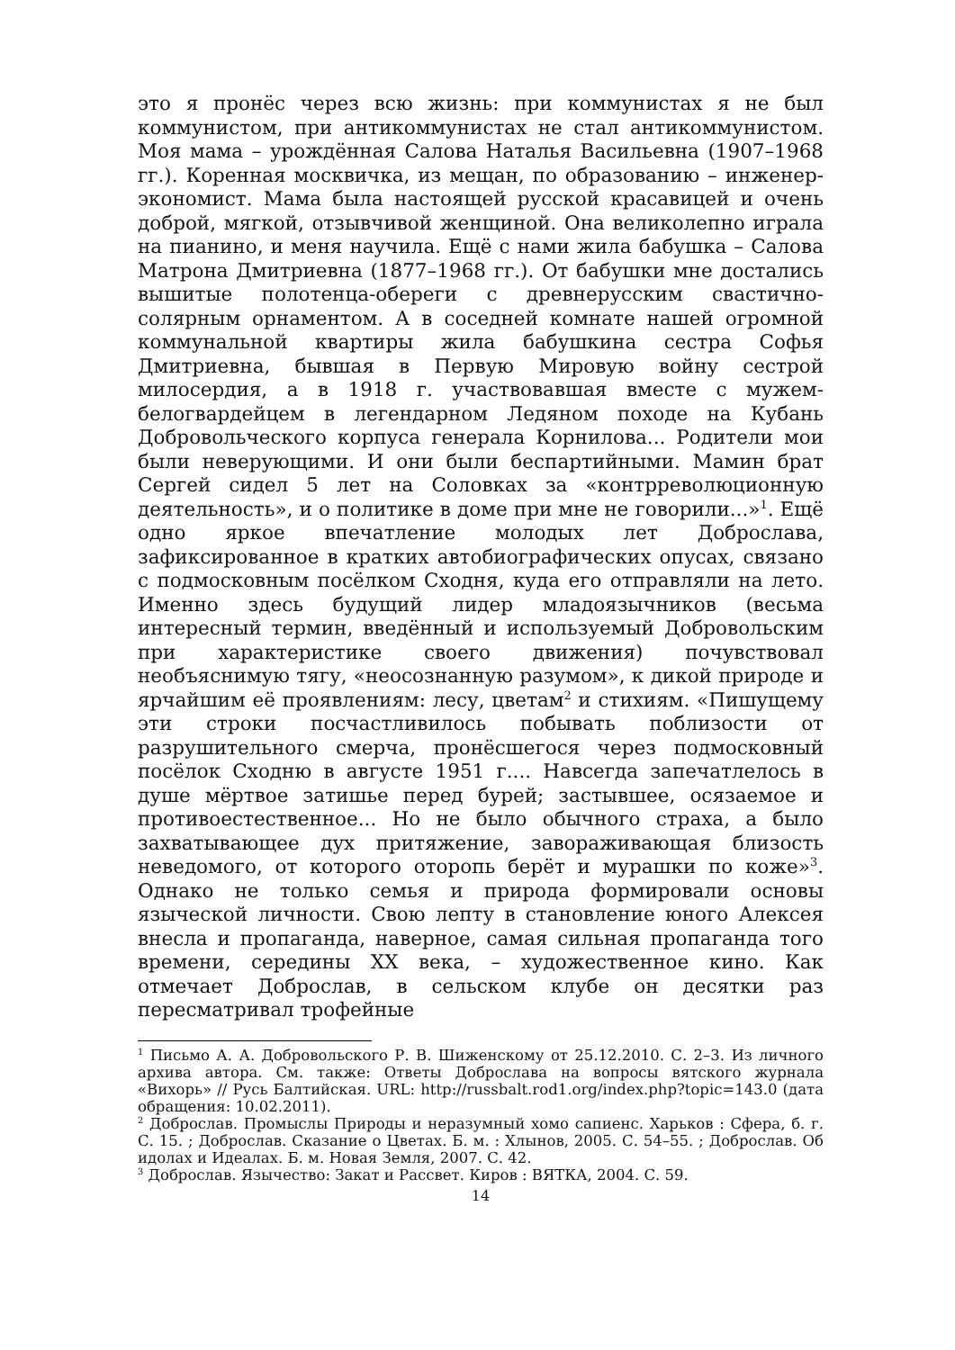это я пронёс через всю жизнь: при коммунистах я не был коммунистом, при антикоммунистах не стал антикоммунистом. Моя мама – урождённая Салова Наталья Васильевна (1907–1968 гг.). Коренная москвичка, из мещан, по образованию – инженер-экономист. Мама была настоящей русской красавицей и очень доброй, мягкой, отзывчивой женщиной. Она великолепно играла на пианино, и меня научила. Ещё с нами жила бабушка – Салова Матрона Дмитриевна (1877–1968 гг.). От бабушки мне достались вышитые полотенца-обереги с древнерусским свастично-солярным орнаментом. А в соседней комнате нашей огромной коммунальной квартиры жила бабушкина сестра Софья Дмитриевна, бывшая в Первую Мировую войну сестрой милосердия, а в 1918 г. участвовавшая вместе с мужем-белогвардейцем в легендарном Ледяном походе на Кубань Добровольческого корпуса генерала Корнилова... Родители мои были неверующими. И они были беспартийными. Мамин брат Сергей сидел 5 лет на Соловках за «контрреволюционную деятельность», и о политике в доме при мне не говорили...»<sup>1</sup>. Ещё одно яркое впечатление молодых лет Доброслава, зафиксированное в кратких автобиографических опусах, связано с подмосковным посёлком Сходня, куда его отправляли на лето. Именно здесь будущий лидер младоязычников (весьма интересный термин, введённый и используемый Добровольским при характеристике своего движения) почувствовал необъяснимую тягу, «неосознанную разумом», к дикой природе и ярчайшим её проявлениям: лесу, цветам<sup>2</sup> и стихиям. «Пишущему эти строки посчастливилось побывать поблизости от разрушительного смерча, пронёсшегося через подмосковный посёлок Сходню в августе 1951 г.... Навсегда запечатлелось в душе мёртвое затишье перед бурей; застывшее, осязаемое и противоестественное... Но не было обычного страха, а было захватывающее дух притяжение, завораживающая близость неведомого, от которого оторопь берёт и мурашки по коже»<sup>3</sup>. Однако не только семья и природа формировали основы языческой личности. Свою лепту в становление юного Алексея внесла и пропаганда, наверное, самая сильная пропаганда того времени, середины XX века, – художественное кино. Как отмечает Доброслав, в сельском клубе он десятки раз пересматривал трофейные
<sup>1</sup> Письмо А. А. Добровольского Р. В. Шиженскому от 25.12.2010. С. 2–3. Из личного архива автора. См. также: Ответы Доброслава на вопросы вятского журнала «Вихорь» // Русь Балтийская. URL: http://russbalt.rod1.org/index.php?topic=143.0 (дата обращения: 10.02.2011).
<sup>2</sup> Доброслав. Промыслы Природы и неразумный хомо сапиенс. Харьков : Сфера, б. г. С. 15. ; Доброслав. Сказание о Цветах. Б. м. : Хлынов, 2005. С. 54–55. ; Доброслав. Об идолах и Идеалах. Б. м. Новая Земля, 2007. С. 42.
<sup>3</sup> Доброслав. Язычество: Закат и Рассвет. Киров : ВЯТКА, 2004. С. 59.
14